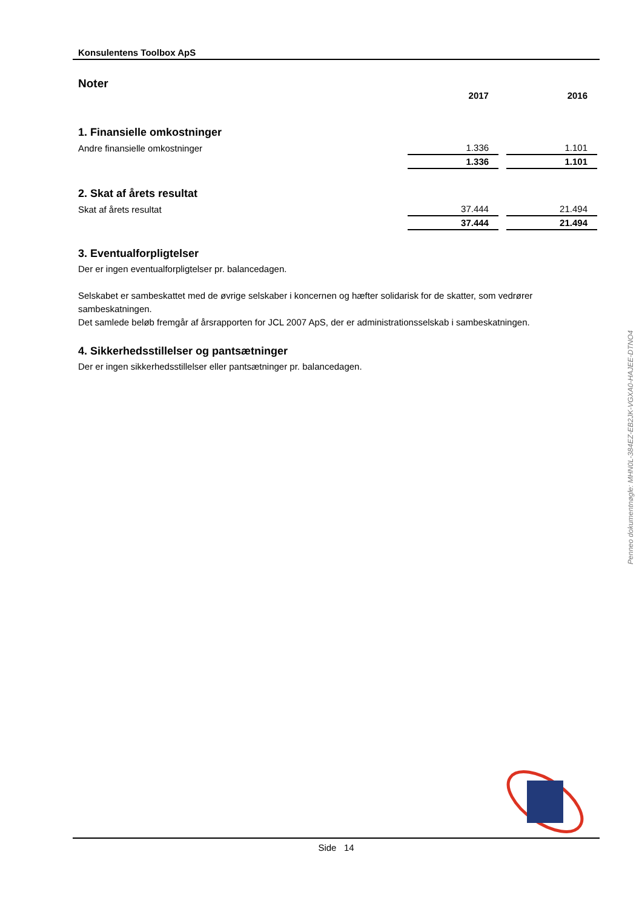Konsulentens Toolbox ApS
Noter
| | 2017 | 2016 |
1. Finansielle omkostninger
| Andre finansielle omkostninger | 1.336 | 1.101 |
| | 1.336 | 1.101 |
2. Skat af årets resultat
| Skat af årets resultat | 37.444 | 21.494 |
| | 37.444 | 21.494 |
3. Eventualforpligtelser
Der er ingen eventualforpligtelser pr. balancedagen.
Selskabet er sambeskattet med de øvrige selskaber i koncernen og hæfter solidarisk for de skatter, som vedrører sambeskatningen.
Det samlede beløb fremgår af årsrapporten for JCL 2007 ApS, der er administrationsselskab i sambeskatningen.
4. Sikkerhedsstillelser og pantsætninger
Der er ingen sikkerhedsstillelser eller pantsætninger pr. balancedagen.
Penneo dokumentnøgle: MHN0L-384EZ-EB2JK-VGXA0-HAJEE-DTNO4
Side 14